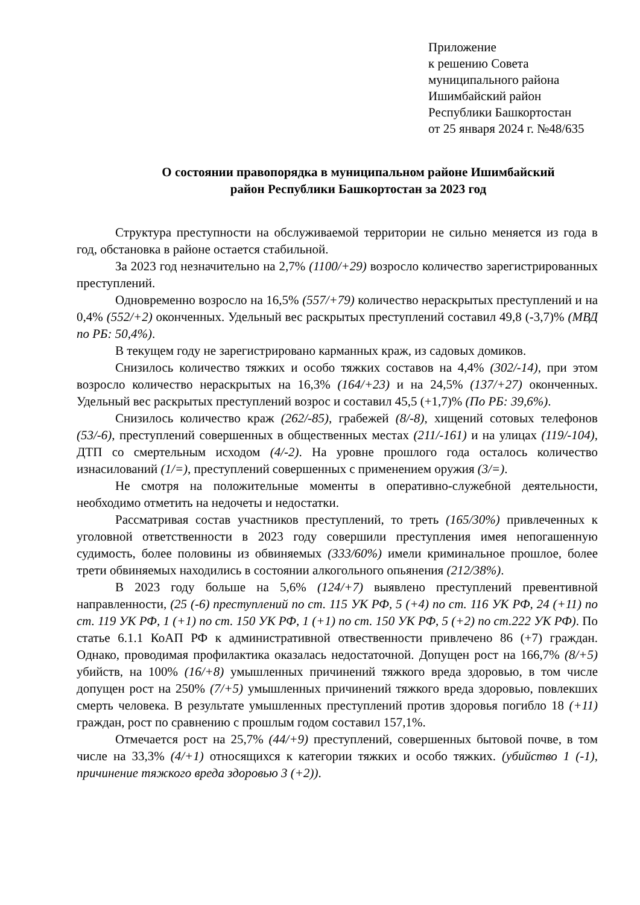Приложение
к решению Совета
муниципального района
Ишимбайский район
Республики Башкортостан
от 25 января 2024 г. №48/635
О состоянии правопорядка в муниципальном районе Ишимбайский
район Республики Башкортостан за 2023 год
Структура преступности на обслуживаемой территории не сильно меняется из года в год, обстановка в районе остается стабильной.
За 2023 год незначительно на 2,7% (1100/+29) возросло количество зарегистрированных преступлений.
Одновременно возросло на 16,5% (557/+79) количество нераскрытых преступлений и на 0,4% (552/+2) оконченных. Удельный вес раскрытых преступлений составил 49,8 (-3,7)% (МВД по РБ: 50,4%).
В текущем году не зарегистрировано карманных краж, из садовых домиков.
Снизилось количество тяжких и особо тяжких составов на 4,4% (302/-14), при этом возросло количество нераскрытых на 16,3% (164/+23) и на 24,5% (137/+27) оконченных. Удельный вес раскрытых преступлений возрос и составил 45,5 (+1,7)% (По РБ: 39,6%).
Снизилось количество краж (262/-85), грабежей (8/-8), хищений сотовых телефонов (53/-6), преступлений совершенных в общественных местах (211/-161) и на улицах (119/-104), ДТП со смертельным исходом (4/-2). На уровне прошлого года осталось количество изнасилований (1/=), преступлений совершенных с применением оружия (3/=).
Не смотря на положительные моменты в оперативно-служебной деятельности, необходимо отметить на недочеты и недостатки.
Рассматривая состав участников преступлений, то треть (165/30%) привлеченных к уголовной ответственности в 2023 году совершили преступления имея непогашенную судимость, более половины из обвиняемых (333/60%) имели криминальное прошлое, более трети обвиняемых находились в состоянии алкогольного опьянения (212/38%).
В 2023 году больше на 5,6% (124/+7) выявлено преступлений превентивной направленности, (25 (-6) преступлений по ст. 115 УК РФ, 5 (+4) по ст. 116 УК РФ, 24 (+11) по ст. 119 УК РФ, 1 (+1) по ст. 150 УК РФ, 1 (+1) по ст. 150 УК РФ, 5 (+2) по ст.222 УК РФ). По статье 6.1.1 КоАП РФ к административной отвественности привлечено 86 (+7) граждан. Однако, проводимая профилактика оказалась недостаточной. Допущен рост на 166,7% (8/+5) убийств, на 100% (16/+8) умышленных причинений тяжкого вреда здоровью, в том числе допущен рост на 250% (7/+5) умышленных причинений тяжкого вреда здоровью, повлекших смерть человека. В результате умышленных преступлений против здоровья погибло 18 (+11) граждан, рост по сравнению с прошлым годом составил 157,1%.
Отмечается рост на 25,7% (44/+9) преступлений, совершенных бытовой почве, в том числе на 33,3% (4/+1) относящихся к категории тяжких и особо тяжких. (убийство 1 (-1), причинение тяжкого вреда здоровью 3 (+2)).